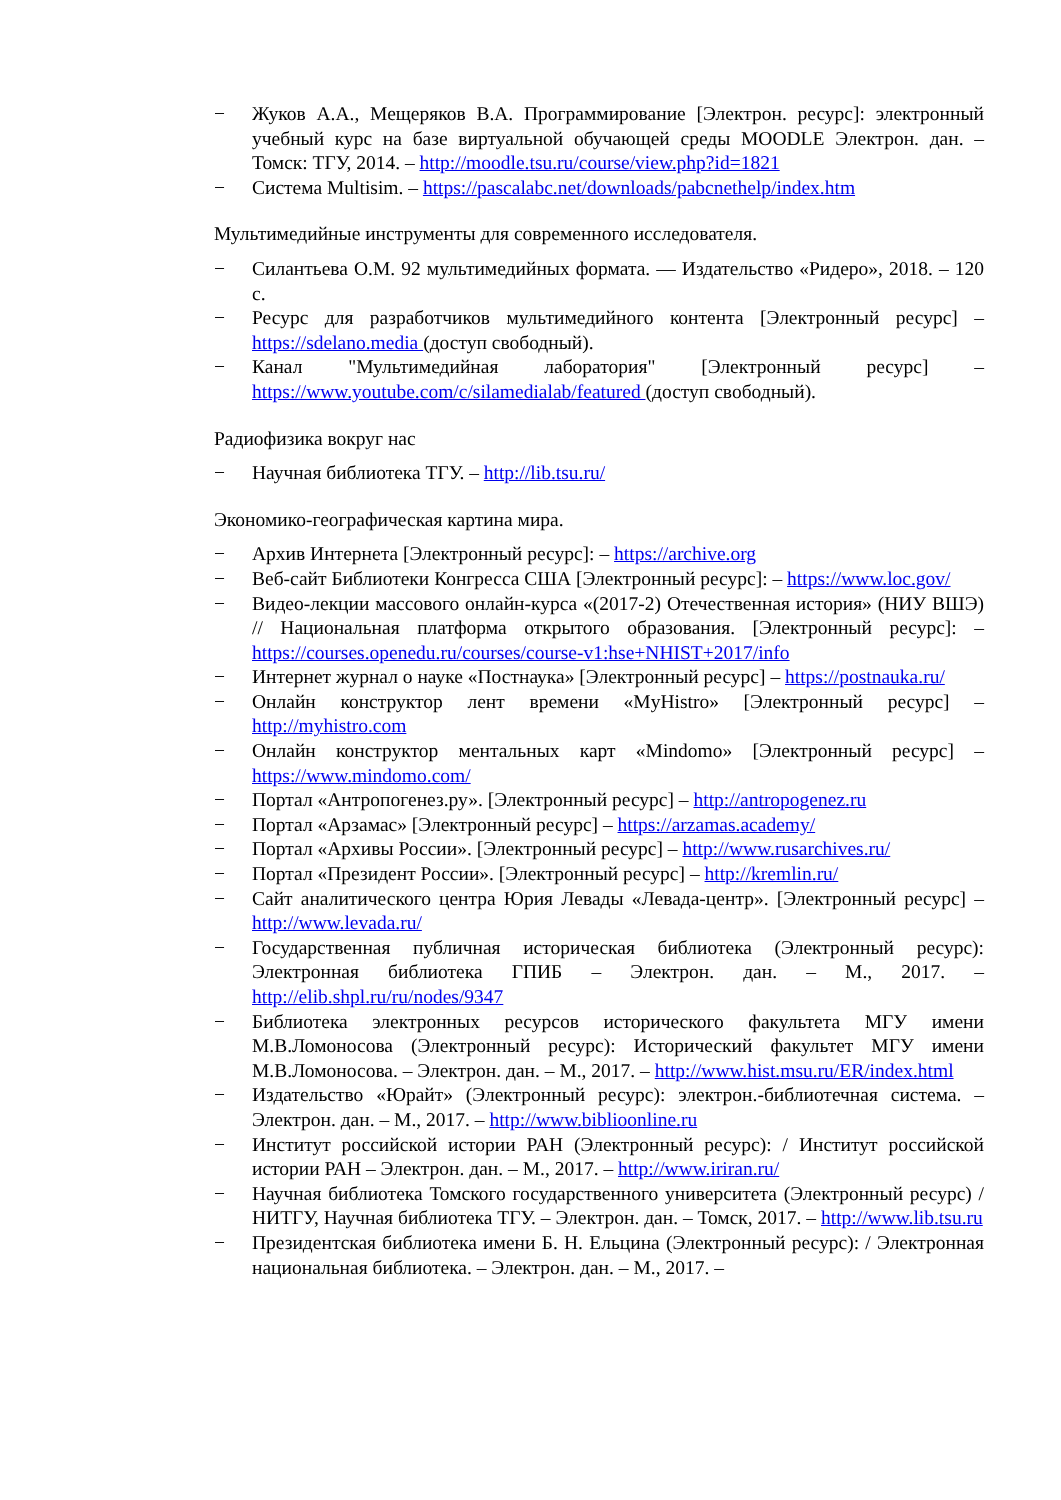− Жуков А.А., Мещеряков В.А. Программирование [Электрон. ресурс]: электронный учебный курс на базе виртуальной обучающей среды MOODLE Электрон. дан. – Томск: ТГУ, 2014. – http://moodle.tsu.ru/course/view.php?id=1821
− Система Multisim. – https://pascalabc.net/downloads/pabcnethelp/index.htm
Мультимедийные инструменты для современного исследователя.
− Силантьева О.М. 92 мультимедийных формата. — Издательство «Ридеро», 2018. – 120 с.
− Ресурс для разработчиков мультимедийного контента [Электронный ресурс] – https://sdelano.media (доступ свободный).
− Канал "Мультимедийная лаборатория" [Электронный ресурс] – https://www.youtube.com/c/silamedialab/featured (доступ свободный).
Радиофизика вокруг нас
− Научная библиотека ТГУ. – http://lib.tsu.ru/
Экономико-географическая картина мира.
− Архив Интернета [Электронный ресурс]: – https://archive.org
− Веб-сайт Библиотеки Конгресса США [Электронный ресурс]: – https://www.loc.gov/
− Видео-лекции массового онлайн-курса «(2017-2) Отечественная история» (НИУ ВШЭ) // Национальная платформа открытого образования. [Электронный ресурс]: – https://courses.openedu.ru/courses/course-v1:hse+NHIST+2017/info
− Интернет журнал о науке «Постнаука» [Электронный ресурс] – https://postnauka.ru/
− Онлайн конструктор лент времени «MyHistro» [Электронный ресурс] – http://myhistro.com
− Онлайн конструктор ментальных карт «Mindomo» [Электронный ресурс] – https://www.mindomo.com/
− Портал «Антропогенез.ру». [Электронный ресурс] – http://antropogenez.ru
− Портал «Арзамас» [Электронный ресурс] – https://arzamas.academy/
− Портал «Архивы России». [Электронный ресурс] – http://www.rusarchives.ru/
− Портал «Президент России». [Электронный ресурс] – http://kremlin.ru/
− Сайт аналитического центра Юрия Левады «Левада-центр». [Электронный ресурс] – http://www.levada.ru/
− Государственная публичная историческая библиотека (Электронный ресурс): Электронная библиотека ГПИБ – Электрон. дан. – М., 2017. – http://elib.shpl.ru/ru/nodes/9347
− Библиотека электронных ресурсов исторического факультета МГУ имени М.В.Ломоносова (Электронный ресурс): Исторический факультет МГУ имени М.В.Ломоносова. – Электрон. дан. – М., 2017. – http://www.hist.msu.ru/ER/index.html
− Издательство «Юрайт» (Электронный ресурс): электрон.-библиотечная система. – Электрон. дан. – М., 2017. – http://www.biblioonline.ru
− Институт российской истории РАН (Электронный ресурс): / Институт российской истории РАН – Электрон. дан. – М., 2017. – http://www.iriran.ru/
− Научная библиотека Томского государственного университета (Электронный ресурс) / НИТГУ, Научная библиотека ТГУ. – Электрон. дан. – Томск, 2017. – http://www.lib.tsu.ru
− Президентская библиотека имени Б. Н. Ельцина (Электронный ресурс): / Электронная национальная библиотека. – Электрон. дан. – М., 2017. –